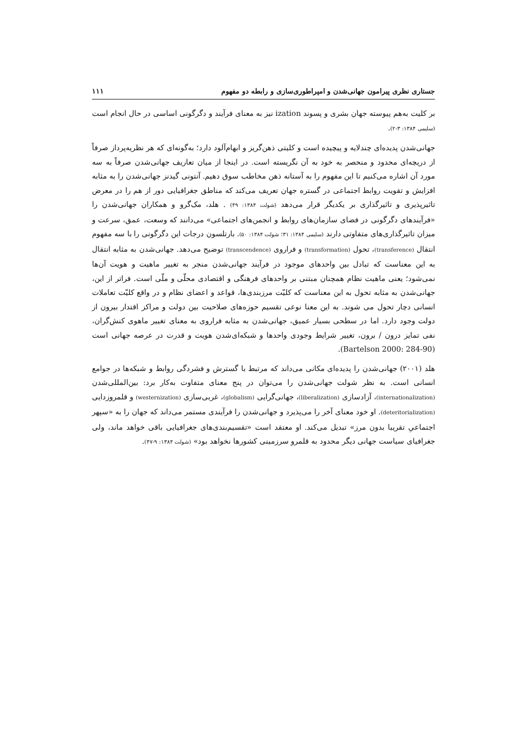جستاری نظری پیرامون جهانی‌شدن و امپراطوری‌سازی و رابطه دو مفهوم ۱۱۱
بر کلیت به‌هم پیوسته جهان بشری و پسوند ization نیز به معنای فرآیند و دگرگونی اساسی در حال انجام است (سلیمی ۱۳۸۴: ۳-۲).
جهانی‌شدن پدیده‌ای چندلایه و پیچیده است و کلیتی ذهن‌گریز و ابهام‌آلود دارد؛ به‌گونه‌ای که هر نظریه‌پرداز صرفاً از دریچه‌ای محدود و منحصر به خود به آن نگریسته است. در اینجا از میان تعاریف جهانی‌شدن صرفاً به سه مورد آن اشاره می‌کنیم تا این مفهوم را به آستانه ذهن مخاطب سوق دهیم. آنتونی گیدنز جهانی‌شدن را به مثابه افزایش و تقویت روابط اجتماعی در گستره جهان تعریف می‌کند که مناطق جغرافیایی دور از هم را در معرض تاثیرپذیری و تاثیرگذاری بر یکدیگر قرار می‌دهد (شولت ۱۳۸۴: ۴۹) . هلد، مک‌گرو و همکاران جهانی‌شدن را «فرآیندهای دگرگونی در فضای سازمان‌های روابط و انجمن‌های اجتماعی» می‌دانند که وسعت، عمق، سرعت و میزان تاثیرگذاری‌های متفاوتی دارند (سلیمی ۱۳۸۴: ۳۱؛ شولت ۱۳۸۴: ۵۰). بارتلسون درجات این دگرگونی را با سه مفهوم انتقال (transference)، تحول (transformation) و فراروی (transcendence) توضیح می‌دهد. جهانی‌شدن به مثابه انتقال به این معناست که تبادل بین واحدهای موجود در فرآیند جهانی‌شدن منجر به تغییر ماهیت و هویت آن‌ها نمی‌شود؛ یعنی ماهیت نظام همچنان مبتنی بر واحدهای فرهنگی و اقتصادی محلّی و ملّی است. فراتر از این، جهانی‌شدن به مثابه تحول به این معناست که کلیّت مرزبندی‌ها، قواعد و اعضای نظام و در واقع کلیّت تعاملات انسانی دچار تحول می شوند. به این معنا نوعی تقسیم حوزه‌های صلاحیت بین دولت و مراکز اقتدار بیرون از دولت وجود دارد. اما در سطحی بسیار عمیق، جهانی‌شدن به مثابه فراروی به معنای تغییر ماهوی کنش‌گران، نفی تمایز درون / برون، تغییر شرایط وجودی واحدها و شبکه‌ای‌شدن هویت و قدرت در عرصه جهانی است (Bartelson 2000: 284-90).
هلد (۲۰۰۱) جهانی‌شدن را پدیده‌ای مکانی می‌داند که مرتبط با گسترش و فشردگی روابط و شبکه‌ها در جوامع انسانی است. به نظر شولت جهانی‌شدن را می‌توان در پنج معنای متفاوت به‌کار برد: بین‌المللی‌شدن (internationalization)، آزادسازی (liberalization)، جهانی‌گرایی (globalism)، غربی‌سازی (westernization) و قلمروزدایی (deteritorialization). او خود معنای آخر را می‌پذیرد و جهانی‌شدن را فرآیندی مستمر می‌داند که جهان را به «سپهر اجتماعیِ تقریبا بدون مرز» تبدیل می‌کند. او معتقد است «تقسیم‌بندی‌های جغرافیایی باقی خواهد ماند، ولی جغرافیای سیاست جهانی دیگر محدود به قلمرو سرزمینی کشورها نخواهد بود» (شولت ۱۳۸۴: ۹-۴۷).